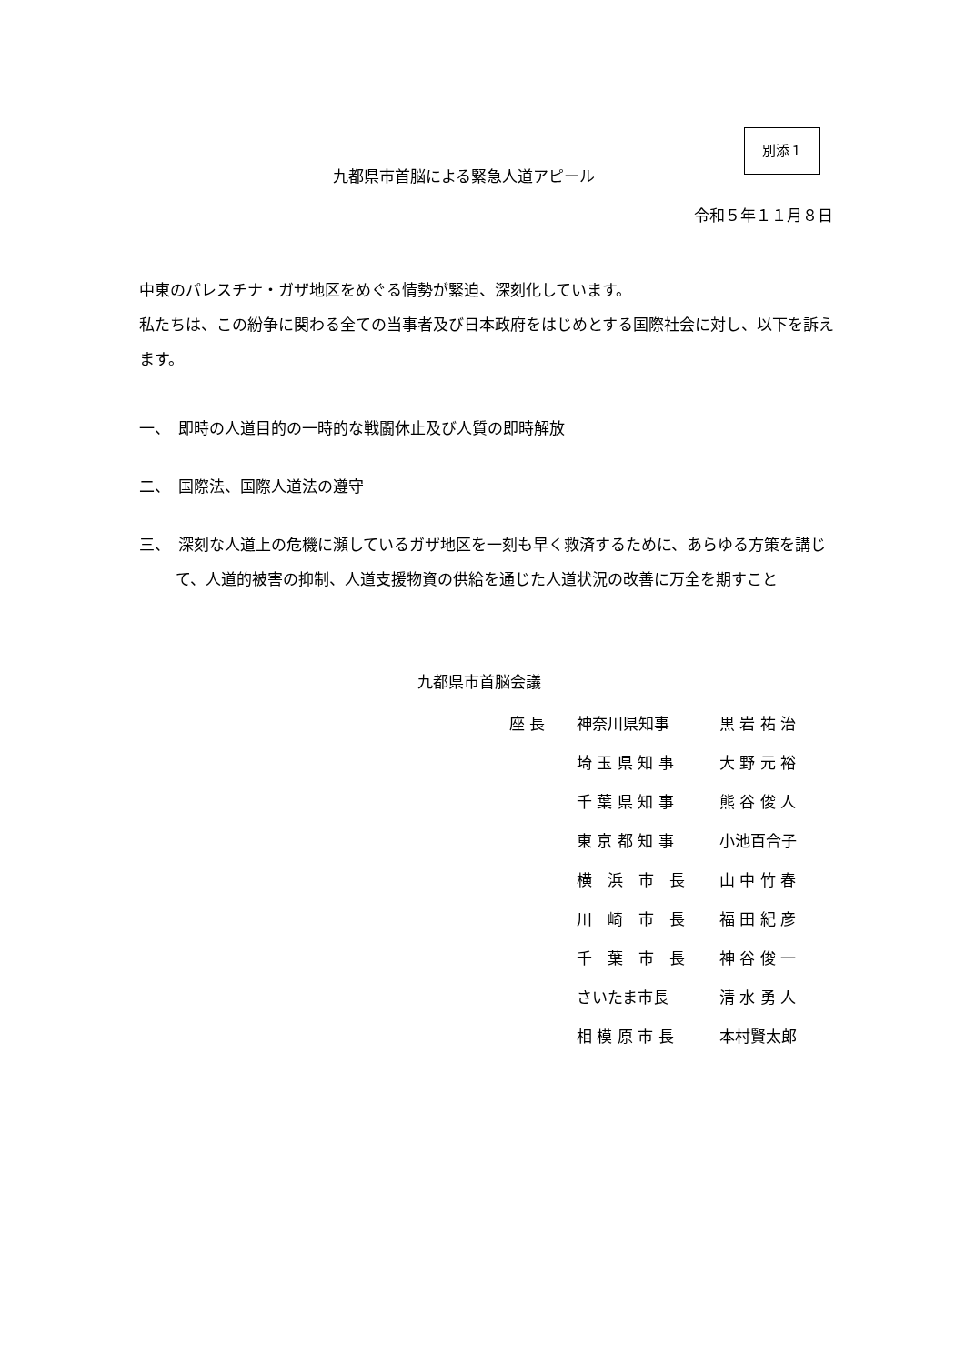別添１
九都県市首脳による緊急人道アピール
令和５年１１月８日
中東のパレスチナ・ガザ地区をめぐる情勢が緊迫、深刻化しています。
私たちは、この紛争に関わる全ての当事者及び日本政府をはじめとする国際社会に対し、以下を訴えます。
一、　即時の人道目的の一時的な戦闘休止及び人質の即時解放
二、　国際法、国際人道法の遵守
三、　深刻な人道上の危機に瀕しているガザ地区を一刻も早く救済するために、あらゆる方策を講じて、人道的被害の抑制、人道支援物資の供給を通じた人道状況の改善に万全を期すこと
九都県市首脳会議
| 座 長 | 神奈川県知事 | 黒 岩 祐 治 |
| | 埼 玉 県 知 事 | 大 野 元 裕 |
| | 千 葉 県 知 事 | 熊 谷 俊 人 |
| | 東 京 都 知 事 | 小池百合子 |
| | 横 浜 市 長 | 山 中 竹 春 |
| | 川 崎 市 長 | 福 田 紀 彦 |
| | 千 葉 市 長 | 神 谷 俊 一 |
| | さいたま市長 | 清 水 勇 人 |
| | 相 模 原 市 長 | 本村賢太郎 |